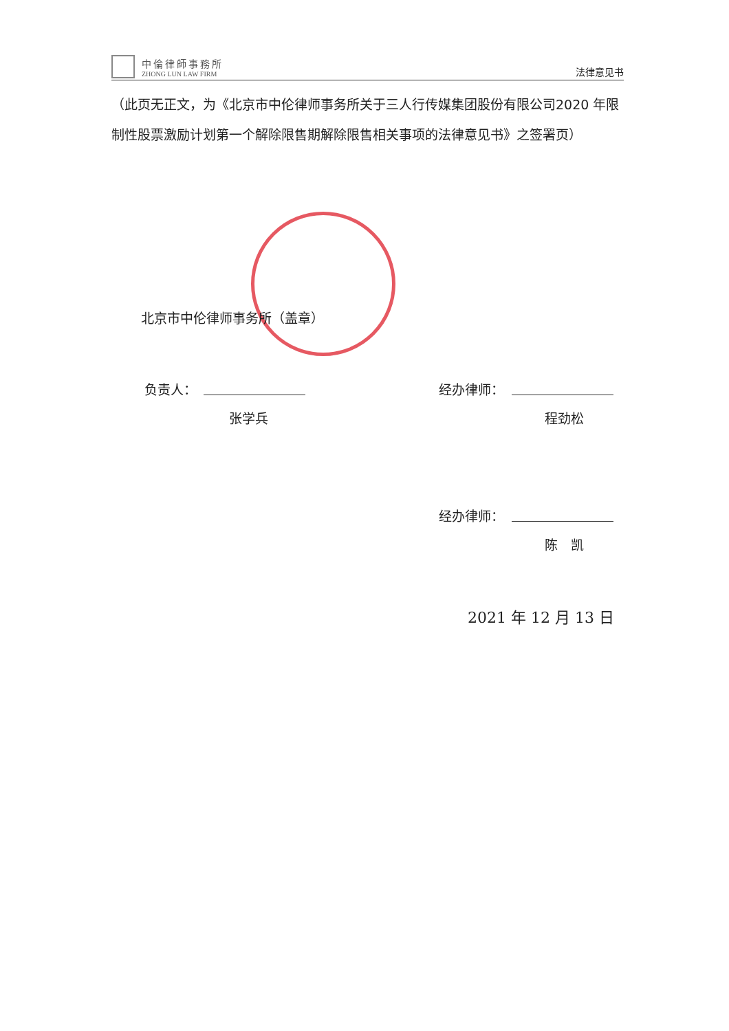中倫律師事務所
ZHONG LUN LAW FIRM
法律意见书
（此页无正文，为《北京市中伦律师事务所关于三人行传媒集团股份有限公司2020 年限制性股票激励计划第一个解除限售期解除限售相关事项的法律意见书》之签署页）
北京市中伦律师事务所（盖章）
负责人：
张学兵
经办律师：
程劲松
经办律师：
陈　凯
2021 年 12 月 13 日